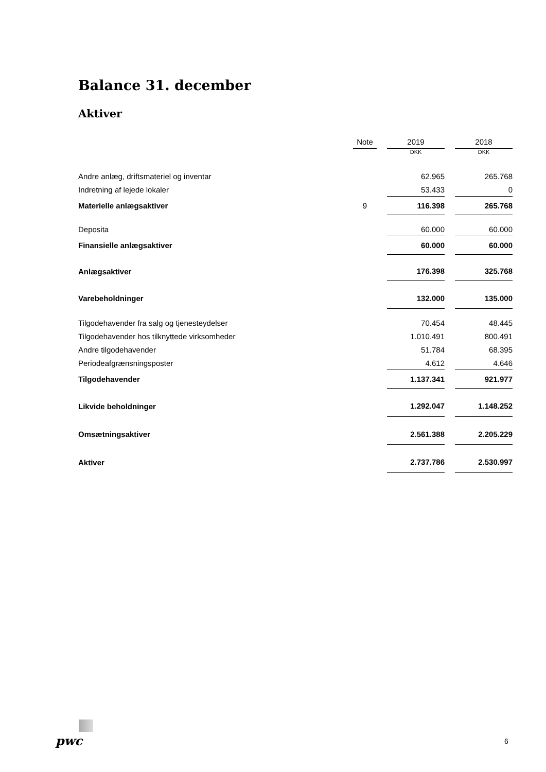Balance 31. december
Aktiver
| | Note | | 2019 | | 2018 |
| --- | --- | --- | --- | --- | --- |
| | | | DKK | | DKK |
| Andre anlæg, driftsmateriel og inventar | | | 62.965 | | 265.768 |
| Indretning af lejede lokaler | | | 53.433 | | 0 |
| Materielle anlægsaktiver | 9 | | 116.398 | | 265.768 |
| Deposita | | | 60.000 | | 60.000 |
| Finansielle anlægsaktiver | | | 60.000 | | 60.000 |
| Anlægsaktiver | | | 176.398 | | 325.768 |
| Varebeholdninger | | | 132.000 | | 135.000 |
| Tilgodehavender fra salg og tjenesteydelser | | | 70.454 | | 48.445 |
| Tilgodehavender hos tilknyttede virksomheder | | | 1.010.491 | | 800.491 |
| Andre tilgodehavender | | | 51.784 | | 68.395 |
| Periodeafgrænsningsposter | | | 4.612 | | 4.646 |
| Tilgodehavender | | | 1.137.341 | | 921.977 |
| Likvide beholdninger | | | 1.292.047 | | 1.148.252 |
| Omsætningsaktiver | | | 2.561.388 | | 2.205.229 |
| Aktiver | | | 2.737.786 | | 2.530.997 |
pwc 6